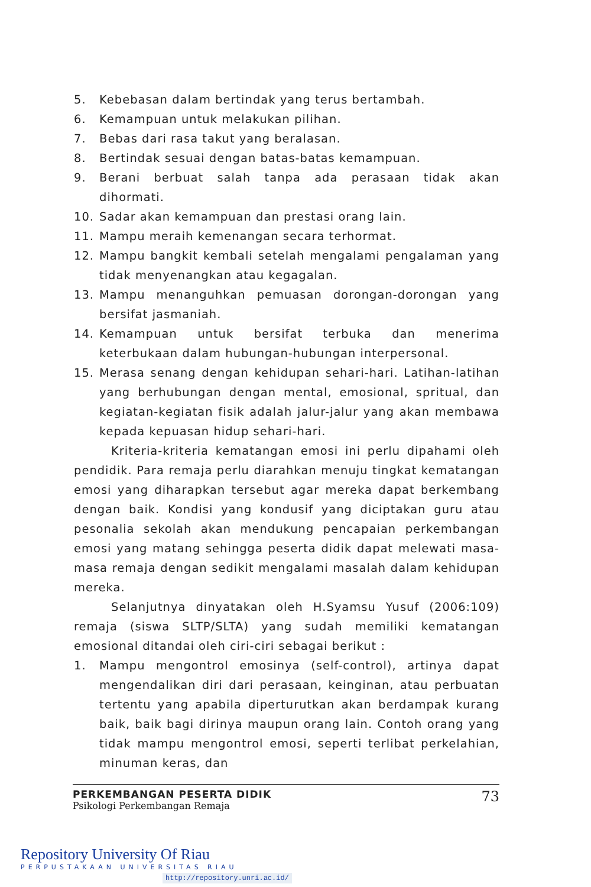5. Kebebasan dalam bertindak yang terus bertambah.
6. Kemampuan untuk melakukan pilihan.
7. Bebas dari rasa takut yang beralasan.
8. Bertindak sesuai dengan batas-batas kemampuan.
9. Berani berbuat salah tanpa ada perasaan tidak akan dihormati.
10. Sadar akan kemampuan dan prestasi orang lain.
11. Mampu meraih kemenangan secara terhormat.
12. Mampu bangkit kembali setelah mengalami pengalaman yang tidak menyenangkan atau kegagalan.
13. Mampu menanguhkan pemuasan dorongan-dorongan yang bersifat jasmaniah.
14. Kemampuan untuk bersifat terbuka dan menerima keterbukaan dalam hubungan-hubungan interpersonal.
15. Merasa senang dengan kehidupan sehari-hari. Latihan-latihan yang berhubungan dengan mental, emosional, spritual, dan kegiatan-kegiatan fisik adalah jalur-jalur yang akan membawa kepada kepuasan hidup sehari-hari.
Kriteria-kriteria kematangan emosi ini perlu dipahami oleh pendidik. Para remaja perlu diarahkan menuju tingkat kematangan emosi yang diharapkan tersebut agar mereka dapat berkembang dengan baik. Kondisi yang kondusif yang diciptakan guru atau pesonalia sekolah akan mendukung pencapaian perkembangan emosi yang matang sehingga peserta didik dapat melewati masa-masa remaja dengan sedikit mengalami masalah dalam kehidupan mereka.
Selanjutnya dinyatakan oleh H.Syamsu Yusuf (2006:109) remaja (siswa SLTP/SLTA) yang sudah memiliki kematangan emosional ditandai oleh ciri-ciri sebagai berikut :
1. Mampu mengontrol emosinya (self-control), artinya dapat mengendalikan diri dari perasaan, keinginan, atau perbuatan tertentu yang apabila diperturutkan akan berdampak kurang baik, baik bagi dirinya maupun orang lain. Contoh orang yang tidak mampu mengontrol emosi, seperti terlibat perkelahian, minuman keras, dan
PERKEMBANGAN PESERTA DIDIK
Psikologi Perkembangan Remaja
73
Repository University Of Riau
PERPUSTAKAAN UNIVERSITAS RIAU
http://repository.unri.ac.id/